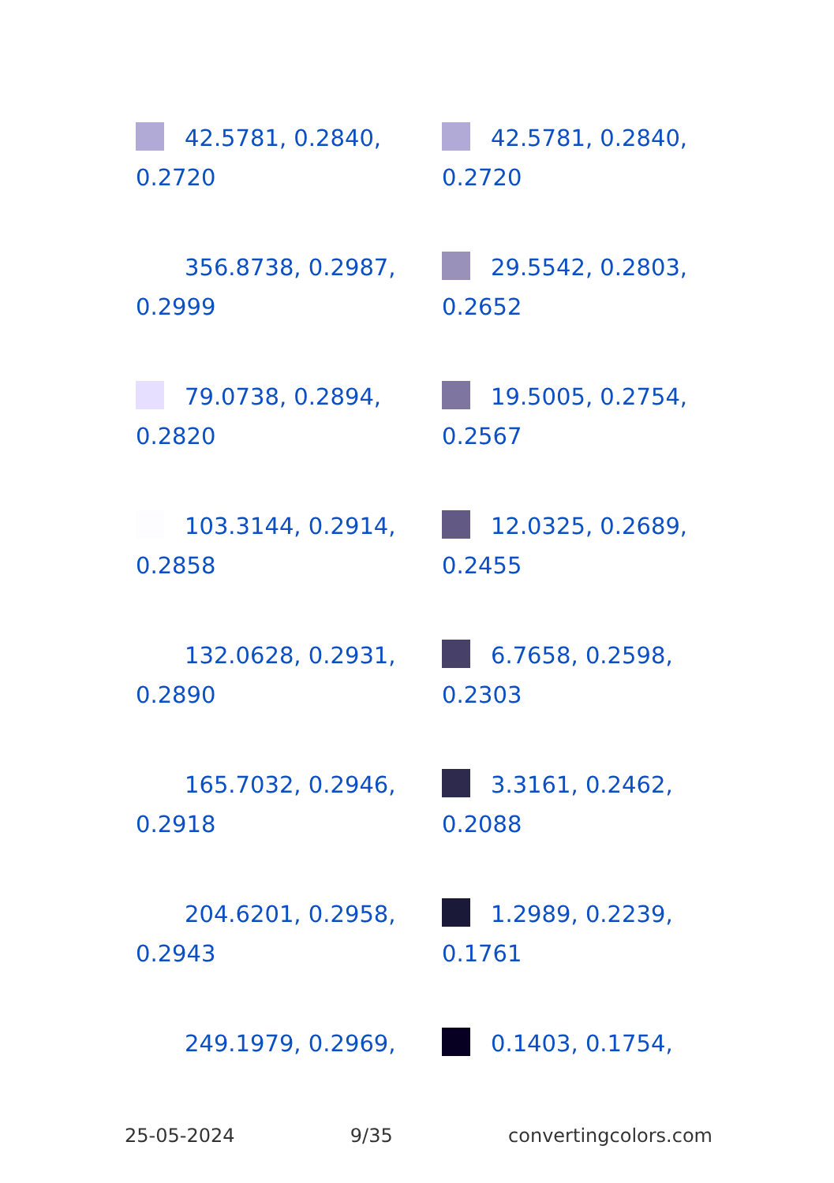42.5781, 0.2840, 0.2720
42.5781, 0.2840, 0.2720
356.8738, 0.2987, 0.2999
29.5542, 0.2803, 0.2652
79.0738, 0.2894, 0.2820
19.5005, 0.2754, 0.2567
103.3144, 0.2914, 0.2858
12.0325, 0.2689, 0.2455
132.0628, 0.2931, 0.2890
6.7658, 0.2598, 0.2303
165.7032, 0.2946, 0.2918
3.3161, 0.2462, 0.2088
204.6201, 0.2958, 0.2943
1.2989, 0.2239, 0.1761
249.1979, 0.2969,
0.1403, 0.1754,
25-05-2024 9/35 convertingcolors.com